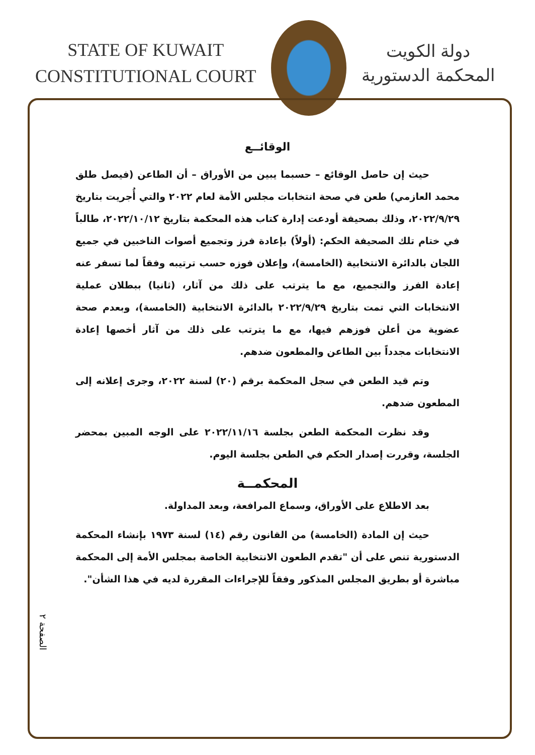STATE OF KUWAIT
CONSTITUTIONAL COURT
دولة الكويت
المحكمة الدستورية
الوقائــع
حيث إن حاصل الوقائع – حسبما يبين من الأوراق – أن الطاعن (فيصل طلق محمد العازمي) طعن في صحة انتخابات مجلس الأمة لعام ٢٠٢٢ والتي أُجريت بتاريخ ٢٠٢٢/٩/٢٩، وذلك بصحيفة أودعت إدارة كتاب هذه المحكمة بتاريخ ٢٠٢٢/١٠/١٢، طالباً في ختام تلك الصحيفة الحكم: (أولاً) بإعادة فرز وتجميع أصوات الناخبين في جميع اللجان بالدائرة الانتخابية (الخامسة)، وإعلان فوزه حسب ترتيبه وفقاً لما تسفر عنه إعادة الفرز والتجميع، مع ما يترتب على ذلك من آثار، (ثانيا) ببطلان عملية الانتخابات التي تمت بتاريخ ٢٠٢٢/٩/٢٩ بالدائرة الانتخابية (الخامسة)، وبعدم صحة عضوية من أعلن فوزهم فيها، مع ما يترتب على ذلك من آثار أخصها إعادة الانتخابات مجدداً بين الطاعن والمطعون ضدهم.
وتم قيد الطعن في سجل المحكمة برقم (٢٠) لسنة ٢٠٢٢، وجرى إعلانه إلى المطعون ضدهم.
وقد نظرت المحكمة الطعن بجلسة ٢٠٢٢/١١/١٦ على الوجه المبين بمحضر الجلسة، وقررت إصدار الحكم في الطعن بجلسة اليوم.
المحكمــة
بعد الاطلاع على الأوراق، وسماع المرافعة، وبعد المداولة.
حيث إن المادة (الخامسة) من القانون رقم (١٤) لسنة ١٩٧٣ بإنشاء المحكمة الدستورية تنص على أن "تقدم الطعون الانتخابية الخاصة بمجلس الأمة إلى المحكمة مباشرة أو بطريق المجلس المذكور وفقاً للإجراءات المقررة لديه في هذا الشأن".
الصفحة ٢